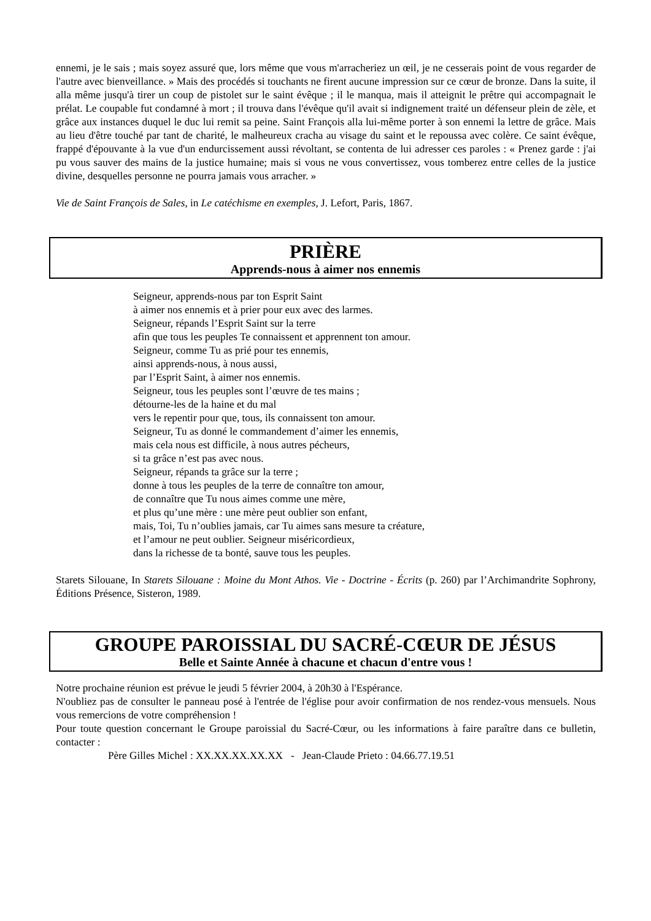ennemi, je le sais ; mais soyez assuré que, lors même que vous m'arracheriez un œil, je ne cesserais point de vous regarder de l'autre avec bienveillance. » Mais des procédés si touchants ne firent aucune impression sur ce cœur de bronze. Dans la suite, il alla même jusqu'à tirer un coup de pistolet sur le saint évêque ; il le manqua, mais il atteignit le prêtre qui accompagnait le prélat. Le coupable fut condamné à mort ; il trouva dans l'évêque qu'il avait si indignement traité un défenseur plein de zèle, et grâce aux instances duquel le duc lui remit sa peine. Saint François alla lui-même porter à son ennemi la lettre de grâce. Mais au lieu d'être touché par tant de charité, le malheureux cracha au visage du saint et le repoussa avec colère. Ce saint évêque, frappé d'épouvante à la vue d'un endurcissement aussi révoltant, se contenta de lui adresser ces paroles : « Prenez garde : j'ai pu vous sauver des mains de la justice humaine; mais si vous ne vous convertissez, vous tomberez entre celles de la justice divine, desquelles personne ne pourra jamais vous arracher. »
Vie de Saint François de Sales, in Le catéchisme en exemples, J. Lefort, Paris, 1867.
PRIÈRE
Apprends-nous à aimer nos ennemis
Seigneur, apprends-nous par ton Esprit Saint
à aimer nos ennemis et à prier pour eux avec des larmes.
Seigneur, répands l’Esprit Saint sur la terre
afin que tous les peuples Te connaissent et apprennent ton amour.
Seigneur, comme Tu as prié pour tes ennemis,
ainsi apprends-nous, à nous aussi,
par l’Esprit Saint, à aimer nos ennemis.
Seigneur, tous les peuples sont l’œuvre de tes mains ;
détourne-les de la haine et du mal
vers le repentir pour que, tous, ils connaissent ton amour.
Seigneur, Tu as donné le commandement d’aimer les ennemis,
mais cela nous est difficile, à nous autres pécheurs,
si ta grâce n’est pas avec nous.
Seigneur, répands ta grâce sur la terre ;
donne à tous les peuples de la terre de connaître ton amour,
de connaître que Tu nous aimes comme une mère,
et plus qu’une mère : une mère peut oublier son enfant,
mais, Toi, Tu n’oublies jamais, car Tu aimes sans mesure ta créature,
et l’amour ne peut oublier. Seigneur miséricordieux,
dans la richesse de ta bonté, sauve tous les peuples.
Starets Silouane, In Starets Silouane : Moine du Mont Athos. Vie - Doctrine - Écrits (p. 260) par l’Archimandrite Sophrony, Éditions Présence, Sisteron, 1989.
GROUPE PAROISSIAL DU SACRÉ-CŒUR DE JÉSUS
Belle et Sainte Année à chacune et chacun d'entre vous !
Notre prochaine réunion est prévue le jeudi 5 février 2004, à 20h30 à l'Espérance.
N'oubliez pas de consulter le panneau posé à l'entrée de l'église pour avoir confirmation de nos rendez-vous mensuels. Nous vous remercions de votre compréhension !
Pour toute question concernant le Groupe paroissial du Sacré-Cœur, ou les informations à faire paraître dans ce bulletin, contacter :
Père Gilles Michel : XX.XX.XX.XX.XX - Jean-Claude Prieto : 04.66.77.19.51